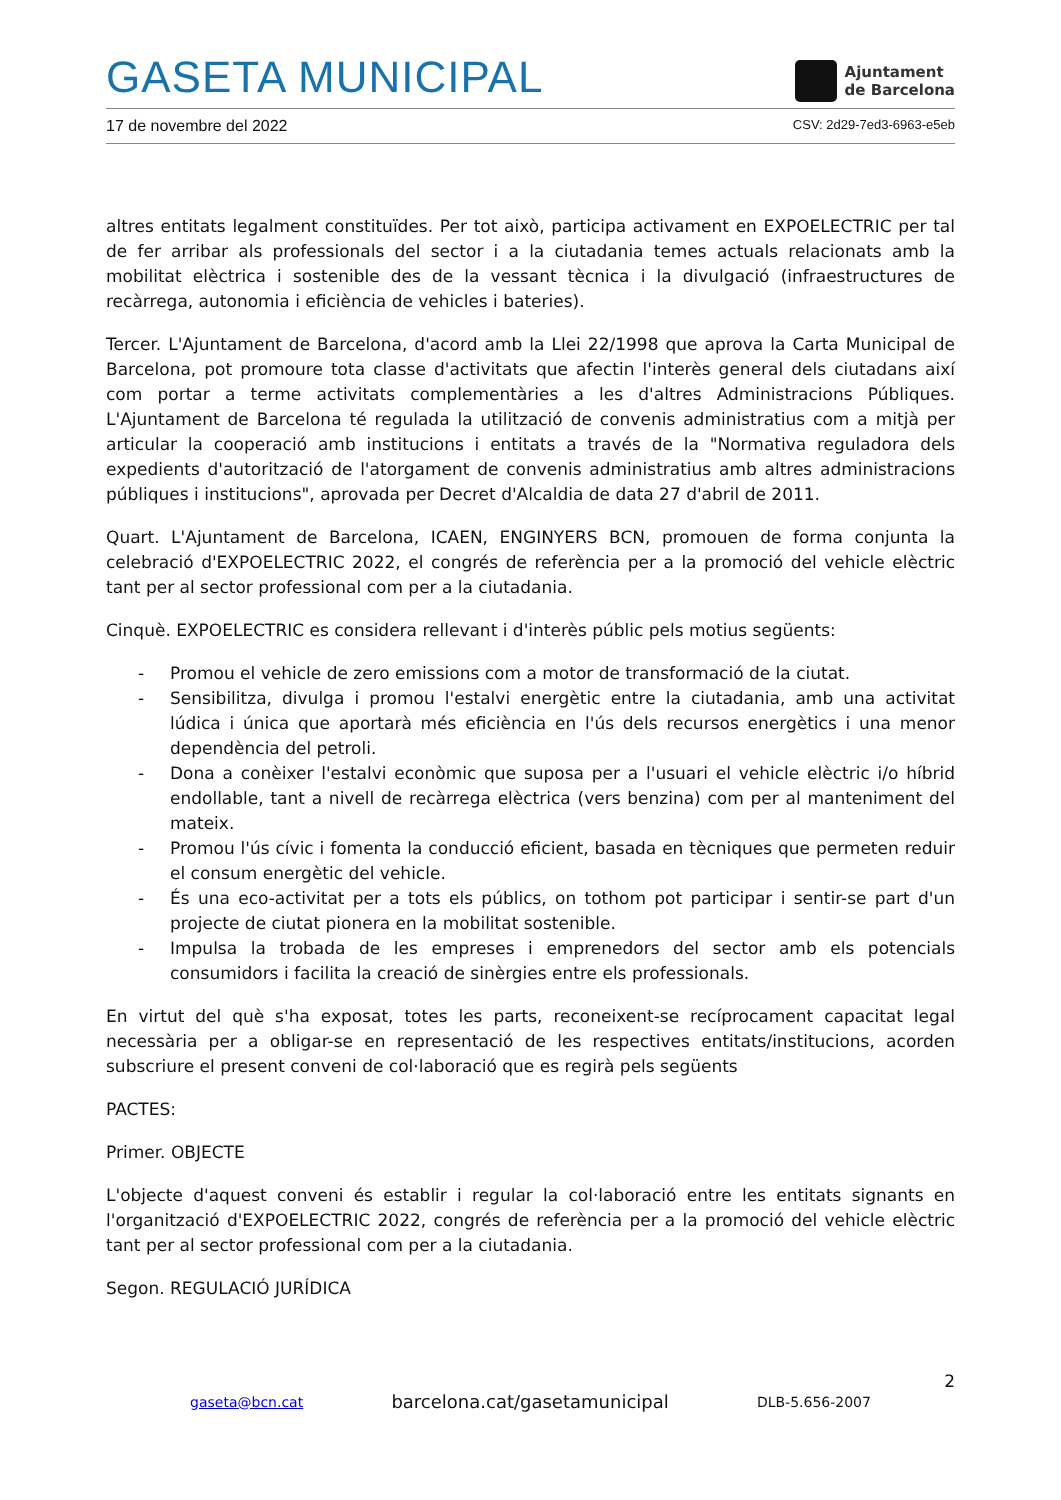GASETA MUNICIPAL
Ajuntament
de Barcelona
17 de novembre del 2022 CSV: 2d29-7ed3-6963-e5eb
altres entitats legalment constituïdes. Per tot això, participa activament en EXPOELECTRIC per tal de fer arribar als professionals del sector i a la ciutadania temes actuals relacionats amb la mobilitat elèctrica i sostenible des de la vessant tècnica i la divulgació (infraestructures de recàrrega, autonomia i eficiència de vehicles i bateries).
Tercer. L'Ajuntament de Barcelona, d'acord amb la Llei 22/1998 que aprova la Carta Municipal de Barcelona, pot promoure tota classe d'activitats que afectin l'interès general dels ciutadans així com portar a terme activitats complementàries a les d'altres Administracions Públiques. L'Ajuntament de Barcelona té regulada la utilització de convenis administratius com a mitjà per articular la cooperació amb institucions i entitats a través de la "Normativa reguladora dels expedients d'autorització de l'atorgament de convenis administratius amb altres administracions públiques i institucions", aprovada per Decret d'Alcaldia de data 27 d'abril de 2011.
Quart. L'Ajuntament de Barcelona, ICAEN, ENGINYERS BCN, promouen de forma conjunta la celebració d'EXPOELECTRIC 2022, el congrés de referència per a la promoció del vehicle elèctric tant per al sector professional com per a la ciutadania.
Cinquè. EXPOELECTRIC es considera rellevant i d'interès públic pels motius següents:
- Promou el vehicle de zero emissions com a motor de transformació de la ciutat.
- Sensibilitza, divulga i promou l'estalvi energètic entre la ciutadania, amb una activitat lúdica i única que aportarà més eficiència en l'ús dels recursos energètics i una menor dependència del petroli.
- Dona a conèixer l'estalvi econòmic que suposa per a l'usuari el vehicle elèctric i/o híbrid endollable, tant a nivell de recàrrega elèctrica (vers benzina) com per al manteniment del mateix.
- Promou l'ús cívic i fomenta la conducció eficient, basada en tècniques que permeten reduir el consum energètic del vehicle.
- És una eco-activitat per a tots els públics, on tothom pot participar i sentir-se part d'un projecte de ciutat pionera en la mobilitat sostenible.
- Impulsa la trobada de les empreses i emprenedors del sector amb els potencials consumidors i facilita la creació de sinèrgies entre els professionals.
En virtut del què s'ha exposat, totes les parts, reconeixent-se recíprocament capacitat legal necessària per a obligar-se en representació de les respectives entitats/institucions, acorden subscriure el present conveni de col·laboració que es regirà pels següents
PACTES:
Primer. OBJECTE
L'objecte d'aquest conveni és establir i regular la col·laboració entre les entitats signants en l'organització d'EXPOELECTRIC 2022, congrés de referència per a la promoció del vehicle elèctric tant per al sector professional com per a la ciutadania.
Segon. REGULACIÓ JURÍDICA
2
gaseta@bcn.cat barcelona.cat/gasetamunicipal DLB-5.656-2007